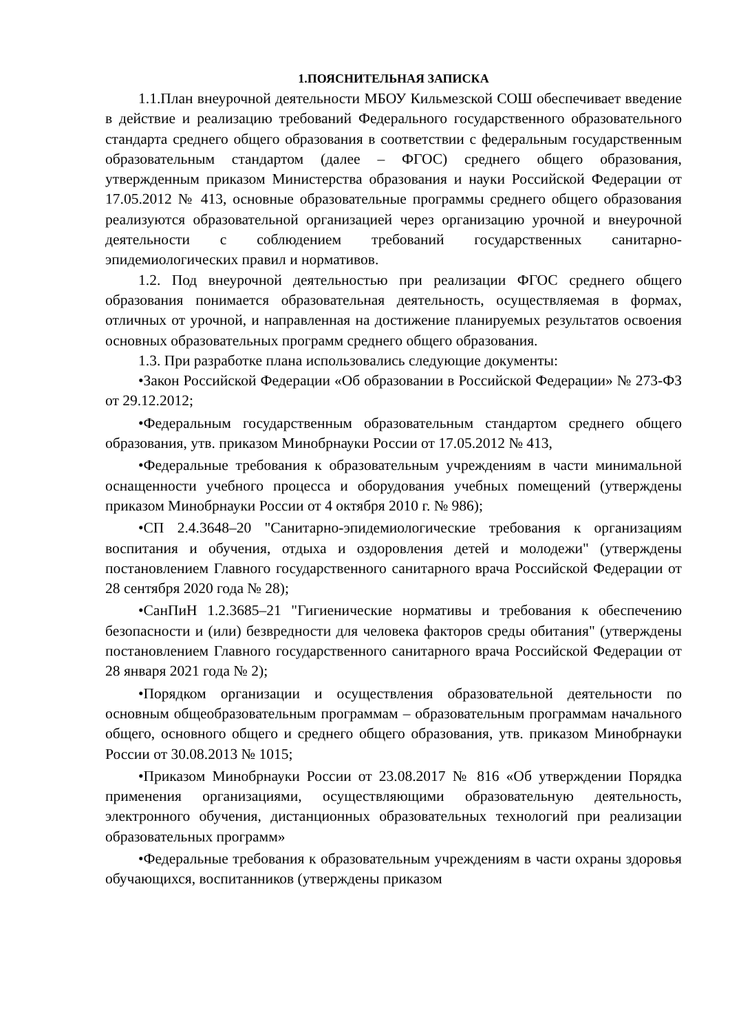1.ПОЯСНИТЕЛЬНАЯ ЗАПИСКА
1.1.План внеурочной деятельности МБОУ Кильмезской СОШ обеспечивает введение в действие и реализацию требований Федерального государственного образовательного стандарта среднего общего образования в соответствии с федеральным государственным образовательным стандартом (далее – ФГОС) среднего общего образования, утвержденным приказом Министерства образования и науки Российской Федерации от 17.05.2012 № 413, основные образовательные программы среднего общего образования реализуются образовательной организацией через организацию урочной и внеурочной деятельности с соблюдением требований государственных санитарно-эпидемиологических правил и нормативов.
1.2. Под внеурочной деятельностью при реализации ФГОС среднего общего образования понимается образовательная деятельность, осуществляемая в формах, отличных от урочной, и направленная на достижение планируемых результатов освоения основных образовательных программ среднего общего образования.
1.3. При разработке плана использовались следующие документы:
•Закон Российской Федерации «Об образовании в Российской Федерации» № 273-ФЗ от 29.12.2012;
•Федеральным государственным образовательным стандартом среднего общего образования, утв. приказом Минобрнауки России от 17.05.2012 № 413,
•Федеральные требования к образовательным учреждениям в части минимальной оснащенности учебного процесса и оборудования учебных помещений (утверждены приказом Минобрнауки России от 4 октября 2010 г. № 986);
•СП 2.4.3648–20 "Санитарно-эпидемиологические требования к организациям воспитания и обучения, отдыха и оздоровления детей и молодежи" (утверждены постановлением Главного государственного санитарного врача Российской Федерации от 28 сентября 2020 года № 28);
•СанПиН 1.2.3685–21 "Гигиенические нормативы и требования к обеспечению безопасности и (или) безвредности для человека факторов среды обитания" (утверждены постановлением Главного государственного санитарного врача Российской Федерации от 28 января 2021 года № 2);
•Порядком организации и осуществления образовательной деятельности по основным общеобразовательным программам – образовательным программам начального общего, основного общего и среднего общего образования, утв. приказом Минобрнауки России от 30.08.2013 № 1015;
•Приказом Минобрнауки России от 23.08.2017 № 816 «Об утверждении Порядка применения организациями, осуществляющими образовательную деятельность, электронного обучения, дистанционных образовательных технологий при реализации образовательных программ»
•Федеральные требования к образовательным учреждениям в части охраны здоровья обучающихся, воспитанников (утверждены приказом